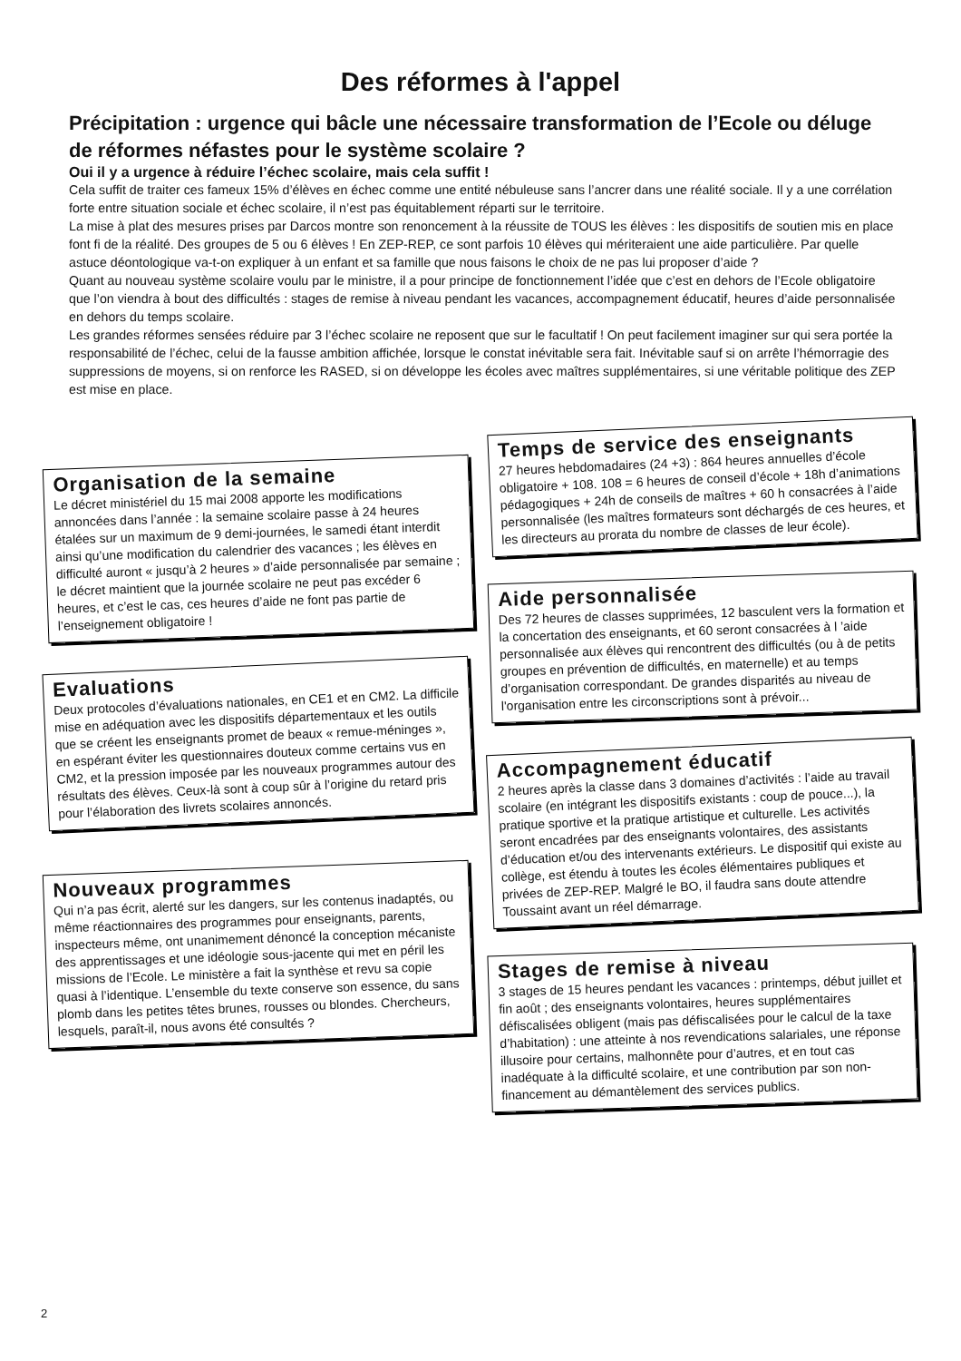Des réformes à l'appel
Précipitation : urgence qui bâcle une nécessaire transformation de l’Ecole ou déluge de réformes néfastes pour le système scolaire ?
Oui il y a urgence à réduire l’échec scolaire, mais cela suffit !
Cela suffit de traiter ces fameux 15% d’élèves en échec comme une entité nébuleuse sans l’ancrer dans une réalité sociale. Il y a une corrélation forte entre situation sociale et échec scolaire, il n’est pas équitablement réparti sur le territoire.
La mise à plat des mesures prises par Darcos montre son renoncement à la réussite de TOUS les élèves : les dispositifs de soutien mis en place font fi de la réalité. Des groupes de 5 ou 6 élèves ! En ZEP-REP, ce sont parfois 10 élèves qui mériteraient une aide particulière. Par quelle astuce déontologique va-t-on expliquer à un enfant et sa famille que nous faisons le choix de ne pas lui proposer d’aide ?
Quant au nouveau système scolaire voulu par le ministre, il a pour principe de fonctionnement l’idée que c’est en dehors de l’Ecole obligatoire que l’on viendra à bout des difficultés : stages de remise à niveau pendant les vacances, accompagnement éducatif, heures d’aide personnalisée en dehors du temps scolaire.
Les grandes réformes sensées réduire par 3 l’échec scolaire ne reposent que sur le facultatif ! On peut facilement imaginer sur qui sera portée la responsabilité de l’échec, celui de la fausse ambition affichée, lorsque le constat inévitable sera fait. Inévitable sauf si on arrête l’hémorragie des suppressions de moyens, si on renforce les RASED, si on développe les écoles avec maîtres supplémentaires, si une véritable politique des ZEP est mise en place.
Organisation de la semaine
Le décret ministériel du 15 mai 2008 apporte les modifications annoncées dans l’année : la semaine scolaire passe à 24 heures étalées sur un maximum de 9 demi-journées, le samedi étant interdit ainsi qu’une modification du calendrier des vacances ; les élèves en difficulté auront « jusqu’à 2 heures » d’aide personnalisée par semaine ; le décret maintient que la journée scolaire ne peut pas excéder 6 heures, et c’est le cas, ces heures d’aide ne font pas partie de l’enseignement obligatoire !
Evaluations
Deux protocoles d’évaluations nationales, en CE1 et en CM2. La difficile mise en adéquation avec les dispositifs départementaux et les outils que se créent les enseignants promet de beaux « remue-méninges », en espérant éviter les questionnaires douteux comme certains vus en CM2, et la pression imposée par les nouveaux programmes autour des résultats des élèves. Ceux-là sont à coup sûr à l’origine du retard pris pour l’élaboration des livrets scolaires annoncés.
Nouveaux programmes
Qui n’a pas écrit, alerté sur les dangers, sur les contenus inadaptés, ou même réactionnaires des programmes pour enseignants, parents, inspecteurs même, ont unanimement dénoncé la conception mécaniste des apprentissages et une idéologie sous-jacente qui met en péril les missions de l’Ecole. Le ministère a fait la synthèse et revu sa copie quasi à l’identique. L’ensemble du texte conserve son essence, du sans plomb dans les petites têtes brunes, rousses ou blondes. Chercheurs, lesquels, paraît-il, nous avons été consultés ?
Temps de service des enseignants
27 heures hebdomadaires (24 +3) : 864 heures annuelles d’école obligatoire + 108. 108 = 6 heures de conseil d’école + 18h d’animations pédagogiques + 24h de conseils de maîtres + 60 h consacrées à l’aide personnalisée (les maîtres formateurs sont déchargés de ces heures, et les directeurs au prorata du nombre de classes de leur école).
Aide personnalisée
Des 72 heures de classes supprimées, 12 basculent vers la formation et la concertation des enseignants, et 60 seront consacrées à l ’aide personnalisée aux élèves qui rencontrent des difficultés (ou à de petits groupes en prévention de difficultés, en maternelle) et au temps d’organisation correspondant. De grandes disparités au niveau de l'organisation entre les circonscriptions sont à prévoir...
Accompagnement éducatif
2 heures après la classe dans 3 domaines d’activités : l’aide au travail scolaire (en intégrant les dispositifs existants : coup de pouce...), la pratique sportive et la pratique artistique et culturelle. Les activités seront encadrées par des enseignants volontaires, des assistants d’éducation et/ou des intervenants extérieurs. Le dispositif qui existe au collège, est étendu à toutes les écoles élémentaires publiques et privées de ZEP-REP. Malgré le BO, il faudra sans doute attendre Toussaint avant un réel démarrage.
Stages de remise à niveau
3 stages de 15 heures pendant les vacances : printemps, début juillet et fin août ; des enseignants volontaires, heures supplémentaires défiscalisées obligent (mais pas défiscalisées pour le calcul de la taxe d’habitation) : une atteinte à nos revendications salariales, une réponse illusoire pour certains, malhonnête pour d’autres, et en tout cas inadéquate à la difficulté scolaire, et une contribution par son non-financement au démantèlement des services publics.
2